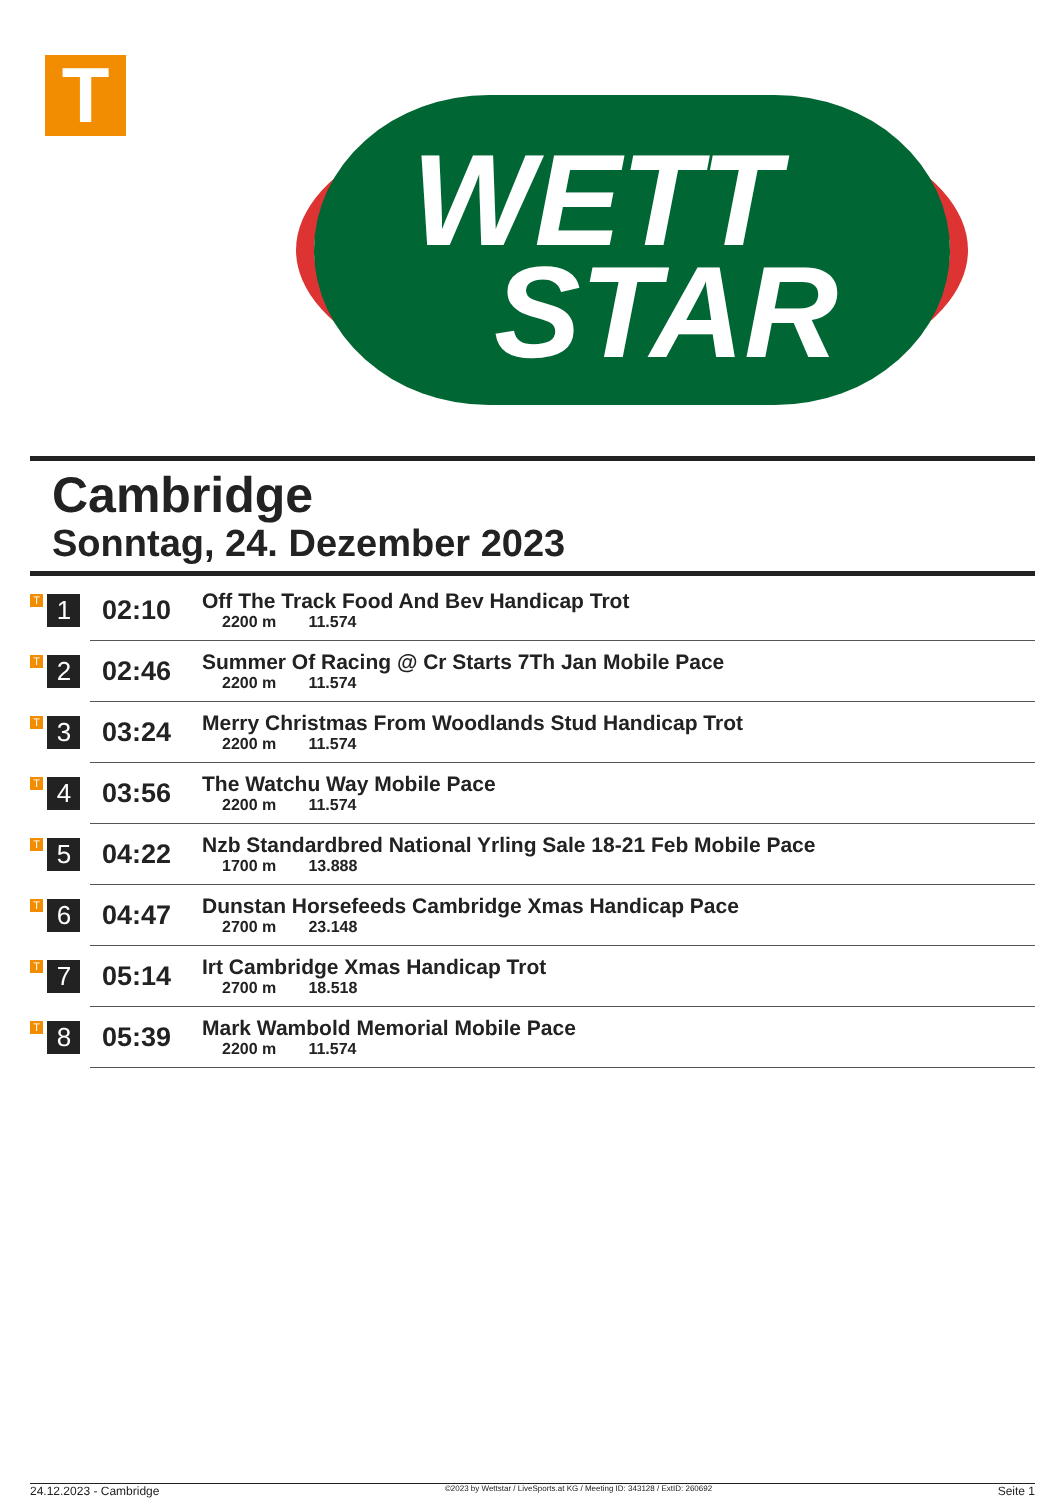T
WETT
STAR
Cambridge
Sonntag, 24. Dezember 2023
| T 1 | 02:10 | Off The Track Food And Bev Handicap Trot 2200 m 11.574 |
| T 2 | 02:46 | Summer Of Racing @ Cr Starts 7Th Jan Mobile Pace 2200 m 11.574 |
| T 3 | 03:24 | Merry Christmas From Woodlands Stud Handicap Trot 2200 m 11.574 |
| T 4 | 03:56 | The Watchu Way Mobile Pace 2200 m 11.574 |
| T 5 | 04:22 | Nzb Standardbred National Yrling Sale 18-21 Feb Mobile Pace 1700 m 13.888 |
| T 6 | 04:47 | Dunstan Horsefeeds Cambridge Xmas Handicap Pace 2700 m 23.148 |
| T 7 | 05:14 | Irt Cambridge Xmas Handicap Trot 2700 m 18.518 |
| T 8 | 05:39 | Mark Wambold Memorial Mobile Pace 2200 m 11.574 |
24.12.2023 - Cambridge ©2023 by Wettstar / LiveSports.at KG / Meeting ID: 343128 / ExtID: 260692 Seite 1